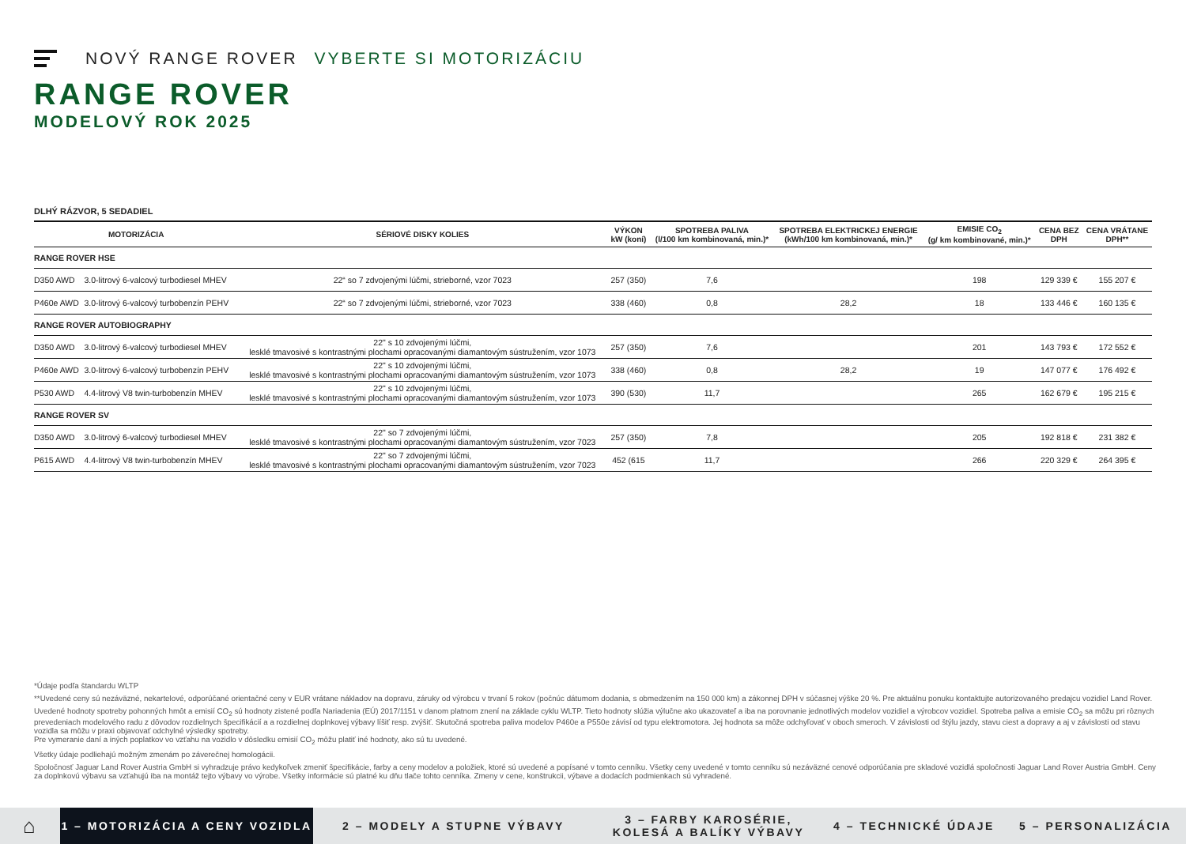NOVÝ RANGE ROVER VYBERTE SI MOTORIZÁCIU
RANGE ROVER
MODELOVÝ ROK 2025
DLHÝ RÁZVOR, 5 SEDADIEL
| MOTORIZÁCIA | | SÉRIOVÉ DISKY KOLIES | VÝKON kW (koní) | SPOTREBA PALIVA (l/100 km kombinovaná, min.)* | SPOTREBA ELEKTRICKEJ ENERGIE (kWh/100 km kombinovaná, min.)* | EMISIE CO<sub>2</sub> (g/ km kombinované, min.)* | CENA BEZ DPH | CENA VRÁTANE DPH** |
| --- | --- | --- | --- | --- | --- | --- | --- | --- |
| RANGE ROVER HSE | | | | | | | | |
| D350 AWD | 3.0-litrový 6-valcový turbodiesel MHEV | 22“ so 7 zdvojenými lúčmi, strieborné, vzor 7023 | 257 (350) | 7,6 | | 198 | 129 339 € | 155 207 € |
| P460e AWD | 3.0-litrový 6-valcový turbobenzín PEHV | 22“ so 7 zdvojenými lúčmi, strieborné, vzor 7023 | 338 (460) | 0,8 | 28,2 | 18 | 133 446 € | 160 135 € |
| RANGE ROVER AUTOBIOGRAPHY | | | | | | | | |
| D350 AWD | 3.0-litrový 6-valcový turbodiesel MHEV | 22" s 10 zdvojenými lúčmi, lesklé tmavosivé s kontrastnými plochami opracovanými diamantovým sústružením, vzor 1073 | 257 (350) | 7,6 | | 201 | 143 793 € | 172 552 € |
| P460e AWD | 3.0-litrový 6-valcový turbobenzín PEHV | 22" s 10 zdvojenými lúčmi, lesklé tmavosivé s kontrastnými plochami opracovanými diamantovým sústružením, vzor 1073 | 338 (460) | 0,8 | 28,2 | 19 | 147 077 € | 176 492 € |
| P530 AWD | 4.4-litrový V8 twin-turbobenzín MHEV | 22" s 10 zdvojenými lúčmi, lesklé tmavosivé s kontrastnými plochami opracovanými diamantovým sústružením, vzor 1073 | 390 (530) | 11,7 | | 265 | 162 679 € | 195 215 € |
| RANGE ROVER SV | | | | | | | | |
| D350 AWD | 3.0-litrový 6-valcový turbodiesel MHEV | 22" so 7 zdvojenými lúčmi, lesklé tmavosivé s kontrastnými plochami opracovanými diamantovým sústružením, vzor 7023 | 257 (350) | 7,8 | | 205 | 192 818 € | 231 382 € |
| P615 AWD | 4.4-litrový V8 twin-turbobenzín MHEV | 22" so 7 zdvojenými lúčmi, lesklé tmavosivé s kontrastnými plochami opracovanými diamantovým sústružením, vzor 7023 | 452 (615 | 11,7 | | 266 | 220 329 € | 264 395 € |
*Údaje podľa štandardu WLTP
**Uvedené ceny sú nezáväzné, nekartelové, odporúčané orientačné ceny v EUR vrátane nákladov na dopravu, záruky od výrobcu v trvaní 5 rokov (počnúc dátumom dodania, s obmedzením na 150 000 km) a zákonnej DPH v súčasnej výške 20 %. Pre aktuálnu ponuku kontaktujte autorizovaného predajcu vozidiel Land Rover.
Uvedené hodnoty spotreby pohonných hmôt a emisií CO<sub>2</sub> sú hodnoty zistené podľa Nariadenia (EÚ) 2017/1151 v danom platnom znení na základe cyklu WLTP. Tieto hodnoty slúžia výlučne ako ukazovateľ a iba na porovnanie jednotlivých modelov vozidiel a výrobcov vozidiel. Spotreba paliva a emisie CO<sub>2</sub> sa môžu pri rôznych prevedeniach modelového radu z dôvodov rozdielnych špecifikácií a a rozdielnej doplnkovej výbavy líšiť resp. zvýšiť. Skutočná spotreba paliva modelov P460e a P550e závisí od typu elektromotora. Jej hodnota sa môže odchyľovať v oboch smeroch. V závislosti od štýlu jazdy, stavu ciest a dopravy a aj v závislosti od stavu vozidla sa môžu v praxi objavovať odchylné výsledky spotreby.
Pre vymeranie daní a iných poplatkov vo vzťahu na vozidlo v dôsledku emisií CO<sub>2</sub> môžu platiť iné hodnoty, ako sú tu uvedené.
Všetky údaje podliehajú možným zmenám po záverečnej homologácii.
Spoločnosť Jaguar Land Rover Austria GmbH si vyhradzuje právo kedykoľvek zmeniť špecifikácie, farby a ceny modelov a položiek, ktoré sú uvedené a popísané v tomto cenníku. Všetky ceny uvedené v tomto cenníku sú nezáväzné cenové odporúčania pre skladové vozidlá spoločnosti Jaguar Land Rover Austria GmbH. Ceny za doplnkovú výbavu sa vzťahujú iba na montáž tejto výbavy vo výrobe. Všetky informácie sú platné ku dňu tlače tohto cenníka. Zmeny v cene, konštrukcii, výbave a dodacích podmienkach sú vyhradené.
⌂
1 – MOTORIZÁCIA A CENY VOZIDLA
2 – MODELY A STUPNE VÝBAVY
3 – FARBY KAROSÉRIE, KOLESÁ A BALÍKY VÝBAVY
4 – TECHNICKÉ ÚDAJE 5 – PERSONALIZÁCIA